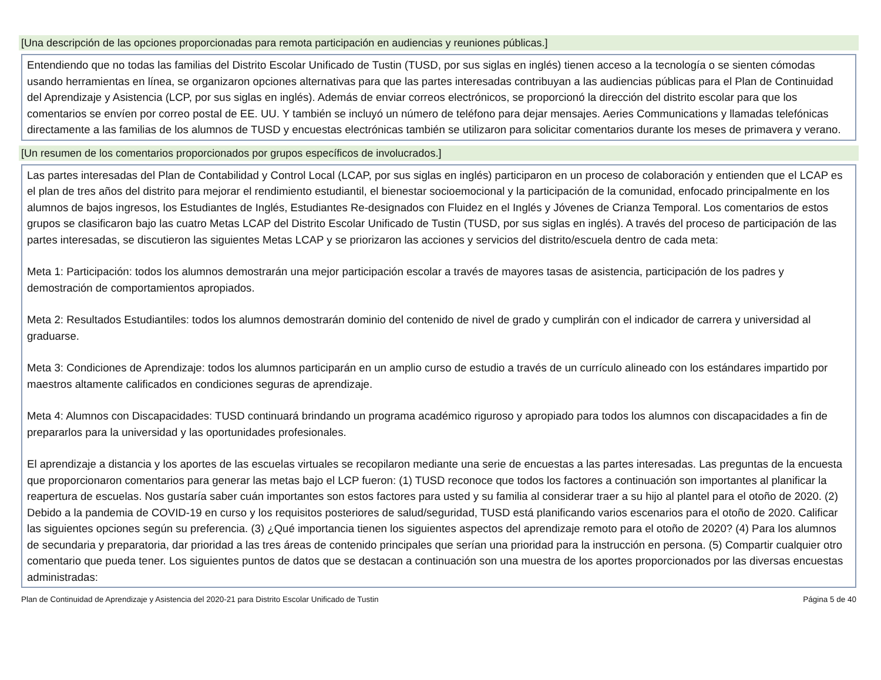[Una descripción de las opciones proporcionadas para remota participación en audiencias y reuniones públicas.]
Entendiendo que no todas las familias del Distrito Escolar Unificado de Tustin (TUSD, por sus siglas en inglés) tienen acceso a la tecnología o se sienten cómodas usando herramientas en línea, se organizaron opciones alternativas para que las partes interesadas contribuyan a las audiencias públicas para el Plan de Continuidad del Aprendizaje y Asistencia (LCP, por sus siglas en inglés). Además de enviar correos electrónicos, se proporcionó la dirección del distrito escolar para que los comentarios se envíen por correo postal de EE. UU. Y también se incluyó un número de teléfono para dejar mensajes. Aeries Communications y llamadas telefónicas directamente a las familias de los alumnos de TUSD y encuestas electrónicas también se utilizaron para solicitar comentarios durante los meses de primavera y verano.
[Un resumen de los comentarios proporcionados por grupos específicos de involucrados.]
Las partes interesadas del Plan de Contabilidad y Control Local (LCAP, por sus siglas en inglés) participaron en un proceso de colaboración y entienden que el LCAP es el plan de tres años del distrito para mejorar el rendimiento estudiantil, el bienestar socioemocional y la participación de la comunidad, enfocado principalmente en los alumnos de bajos ingresos, los Estudiantes de Inglés, Estudiantes Re-designados con Fluidez en el Inglés y Jóvenes de Crianza Temporal. Los comentarios de estos grupos se clasificaron bajo las cuatro Metas LCAP del Distrito Escolar Unificado de Tustin (TUSD, por sus siglas en inglés). A través del proceso de participación de las partes interesadas, se discutieron las siguientes Metas LCAP y se priorizaron las acciones y servicios del distrito/escuela dentro de cada meta:
Meta 1: Participación: todos los alumnos demostrarán una mejor participación escolar a través de mayores tasas de asistencia, participación de los padres y demostración de comportamientos apropiados.
Meta 2: Resultados Estudiantiles: todos los alumnos demostrarán dominio del contenido de nivel de grado y cumplirán con el indicador de carrera y universidad al graduarse.
Meta 3: Condiciones de Aprendizaje: todos los alumnos participarán en un amplio curso de estudio a través de un currículo alineado con los estándares impartido por maestros altamente calificados en condiciones seguras de aprendizaje.
Meta 4: Alumnos con Discapacidades: TUSD continuará brindando un programa académico riguroso y apropiado para todos los alumnos con discapacidades a fin de prepararlos para la universidad y las oportunidades profesionales.
El aprendizaje a distancia y los aportes de las escuelas virtuales se recopilaron mediante una serie de encuestas a las partes interesadas. Las preguntas de la encuesta que proporcionaron comentarios para generar las metas bajo el LCP fueron: (1) TUSD reconoce que todos los factores a continuación son importantes al planificar la reapertura de escuelas. Nos gustaría saber cuán importantes son estos factores para usted y su familia al considerar traer a su hijo al plantel para el otoño de 2020. (2) Debido a la pandemia de COVID-19 en curso y los requisitos posteriores de salud/seguridad, TUSD está planificando varios escenarios para el otoño de 2020. Calificar las siguientes opciones según su preferencia. (3) ¿Qué importancia tienen los siguientes aspectos del aprendizaje remoto para el otoño de 2020? (4) Para los alumnos de secundaria y preparatoria, dar prioridad a las tres áreas de contenido principales que serían una prioridad para la instrucción en persona. (5) Compartir cualquier otro comentario que pueda tener. Los siguientes puntos de datos que se destacan a continuación son una muestra de los aportes proporcionados por las diversas encuestas administradas:
Plan de Continuidad de Aprendizaje y Asistencia del 2020-21 para Distrito Escolar Unificado de Tustin Página 5 de 40